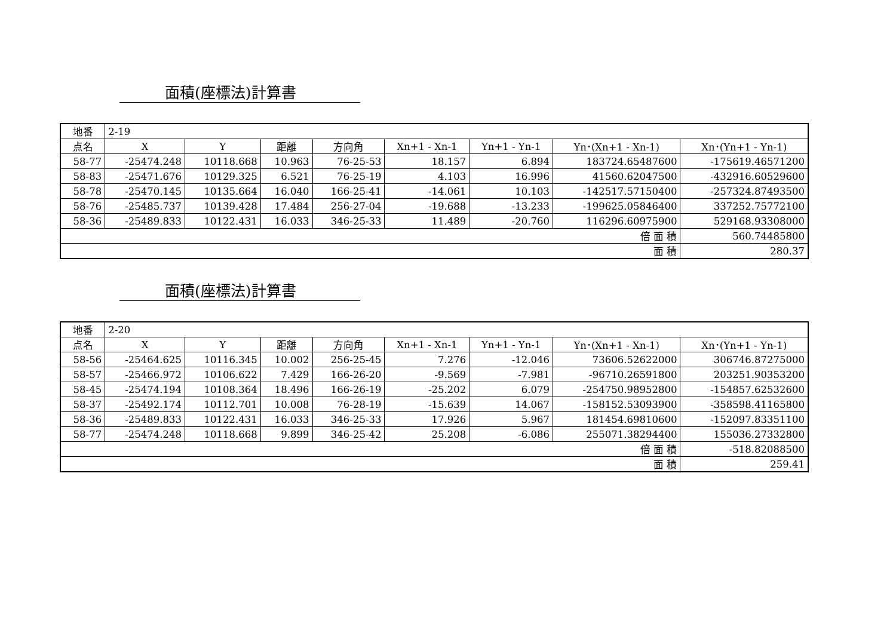面積(座標法)計算書
| 地番 | 2-19 | | | | | | | |
| 点名 | X | Y | 距離 | 方向角 | Xn+1 - Xn-1 | Yn+1 - Yn-1 | Yn･(Xn+1 - Xn-1) | Xn･(Yn+1 - Yn-1) |
| 58-77 | -25474.248 | 10118.668 | 10.963 | 76-25-53 | 18.157 | 6.894 | 183724.65487600 | -175619.46571200 |
| 58-83 | -25471.676 | 10129.325 | 6.521 | 76-25-19 | 4.103 | 16.996 | 41560.62047500 | -432916.60529600 |
| 58-78 | -25470.145 | 10135.664 | 16.040 | 166-25-41 | -14.061 | 10.103 | -142517.57150400 | -257324.87493500 |
| 58-76 | -25485.737 | 10139.428 | 17.484 | 256-27-04 | -19.688 | -13.233 | -199625.05846400 | 337252.75772100 |
| 58-36 | -25489.833 | 10122.431 | 16.033 | 346-25-33 | 11.489 | -20.760 | 116296.60975900 | 529168.93308000 |
| 倍 面 積 | | | | | | | | 560.74485800 |
| 面 積 | | | | | | | | 280.37 |
面積(座標法)計算書
| 地番 | 2-20 | | | | | | | |
| 点名 | X | Y | 距離 | 方向角 | Xn+1 - Xn-1 | Yn+1 - Yn-1 | Yn･(Xn+1 - Xn-1) | Xn･(Yn+1 - Yn-1) |
| 58-56 | -25464.625 | 10116.345 | 10.002 | 256-25-45 | 7.276 | -12.046 | 73606.52622000 | 306746.87275000 |
| 58-57 | -25466.972 | 10106.622 | 7.429 | 166-26-20 | -9.569 | -7.981 | -96710.26591800 | 203251.90353200 |
| 58-45 | -25474.194 | 10108.364 | 18.496 | 166-26-19 | -25.202 | 6.079 | -254750.98952800 | -154857.62532600 |
| 58-37 | -25492.174 | 10112.701 | 10.008 | 76-28-19 | -15.639 | 14.067 | -158152.53093900 | -358598.41165800 |
| 58-36 | -25489.833 | 10122.431 | 16.033 | 346-25-33 | 17.926 | 5.967 | 181454.69810600 | -152097.83351100 |
| 58-77 | -25474.248 | 10118.668 | 9.899 | 346-25-42 | 25.208 | -6.086 | 255071.38294400 | 155036.27332800 |
| 倍 面 積 | | | | | | | | -518.82088500 |
| 面 積 | | | | | | | | 259.41 |